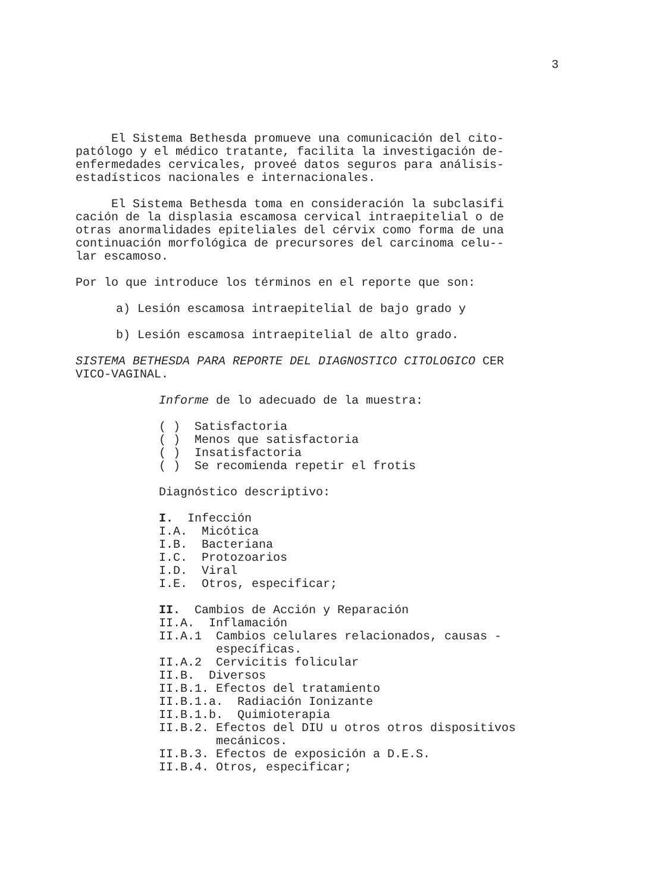3
El Sistema Bethesda promueve una comunicación del cito- patólogo y el médico tratante, facilita la investigación de- enfermedades cervicales, proveé datos seguros para análisis- estadísticos nacionales e internacionales.
El Sistema Bethesda toma en consideración la subclasifi cación de la displasia escamosa cervical intraepitelial o de otras anormalidades epiteliales del cérvix como forma de una continuación morfológica de precursores del carcinoma celu-- lar escamoso.
Por lo que introduce los términos en el reporte que son:
a) Lesión escamosa intraepitelial de bajo grado y
b) Lesión escamosa intraepitelial de alto grado.
SISTEMA BETHESDA PARA REPORTE DEL DIAGNOSTICO CITOLOGICO CER VICO-VAGINAL.
Informe de lo adecuado de la muestra:
( ) Satisfactoria ( ) Menos que satisfactoria ( ) Insatisfactoria ( ) Se recomienda repetir el frotis
Diagnóstico descriptivo:
I. Infección I.A. Micótica I.B. Bacteriana I.C. Protozoarios I.D. Viral I.E. Otros, especificar;
II. Cambios de Acción y Reparación II.A. Inflamación II.A.1 Cambios celulares relacionados, causas - específicas. II.A.2 Cervicitis folicular II.B. Diversos II.B.1. Efectos del tratamiento II.B.1.a. Radiación Ionizante II.B.1.b. Quimioterapia II.B.2. Efectos del DIU u otros otros dispositivos mecánicos. II.B.3. Efectos de exposición a D.E.S. II.B.4. Otros, especificar;